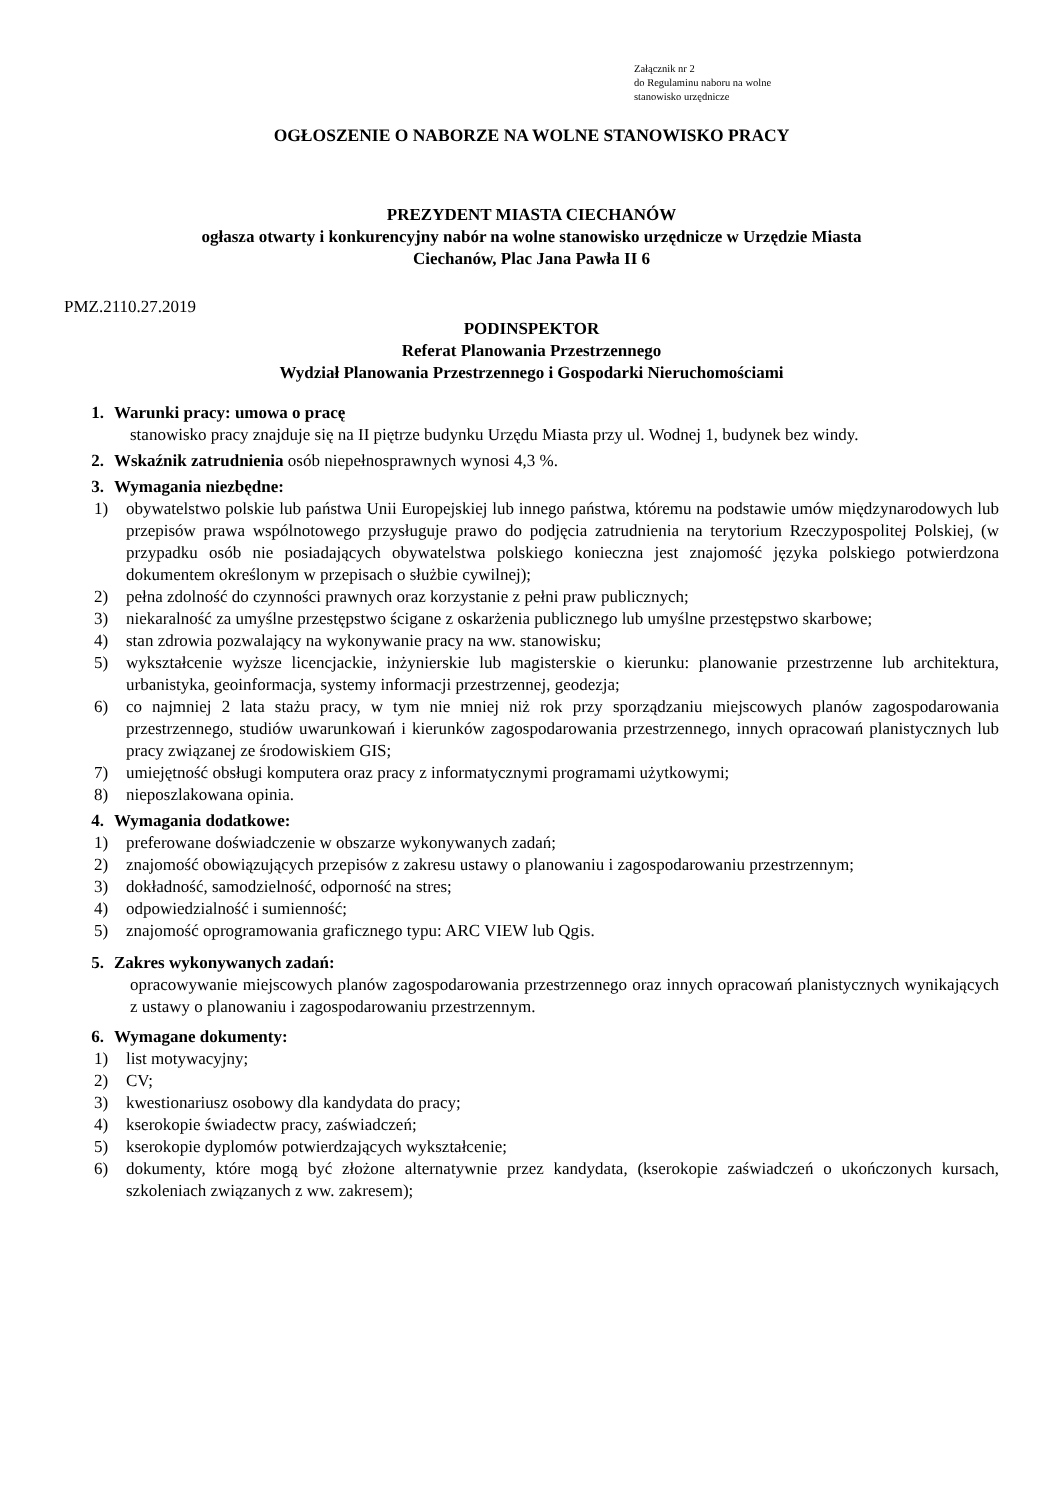Załącznik nr 2
do Regulaminu naboru na wolne
stanowisko urzędnicze
OGŁOSZENIE O NABORZE NA WOLNE STANOWISKO PRACY
PREZYDENT MIASTA CIECHANÓW
ogłasza otwarty i konkurencyjny nabór na wolne stanowisko urzędnicze w Urzędzie Miasta
Ciechanów, Plac Jana Pawła II 6
PMZ.2110.27.2019
PODINSPEKTOR
Referat Planowania Przestrzennego
Wydział Planowania Przestrzennego i Gospodarki Nieruchomościami
1. Warunki pracy: umowa o pracę
stanowisko pracy znajduje się na II piętrze budynku Urzędu Miasta przy ul. Wodnej 1, budynek bez windy.
2. Wskaźnik zatrudnienia osób niepełnosprawnych wynosi 4,3 %.
3. Wymagania niezbędne:
1) obywatelstwo polskie lub państwa Unii Europejskiej lub innego państwa, któremu na podstawie umów międzynarodowych lub przepisów prawa wspólnotowego przysługuje prawo do podjęcia zatrudnienia na terytorium Rzeczypospolitej Polskiej, (w przypadku osób nie posiadających obywatelstwa polskiego konieczna jest znajomość języka polskiego potwierdzona dokumentem określonym w przepisach o służbie cywilnej);
2) pełna zdolność do czynności prawnych oraz korzystanie z pełni praw publicznych;
3) niekaralność za umyślne przestępstwo ścigane z oskarżenia publicznego lub umyślne przestępstwo skarbowe;
4) stan zdrowia pozwalający na wykonywanie pracy na ww. stanowisku;
5) wykształcenie wyższe licencjackie, inżynierskie lub magisterskie o kierunku: planowanie przestrzenne lub architektura, urbanistyka, geoinformacja, systemy informacji przestrzennej, geodezja;
6) co najmniej 2 lata stażu pracy, w tym nie mniej niż rok przy sporządzaniu miejscowych planów zagospodarowania przestrzennego, studiów uwarunkowań i kierunków zagospodarowania przestrzennego, innych opracowań planistycznych lub pracy związanej ze środowiskiem GIS;
7) umiejętność obsługi komputera oraz pracy z informatycznymi programami użytkowymi;
8) nieposzlakowana opinia.
4. Wymagania dodatkowe:
1) preferowane doświadczenie w obszarze wykonywanych zadań;
2) znajomość obowiązujących przepisów z zakresu ustawy o planowaniu i zagospodarowaniu przestrzennym;
3) dokładność, samodzielność, odporność na stres;
4) odpowiedzialność i sumienność;
5) znajomość oprogramowania graficznego typu: ARC VIEW lub Qgis.
5. Zakres wykonywanych zadań:
opracowywanie miejscowych planów zagospodarowania przestrzennego oraz innych opracowań planistycznych wynikających z ustawy o planowaniu i zagospodarowaniu przestrzennym.
6. Wymagane dokumenty:
1) list motywacyjny;
2) CV;
3) kwestionariusz osobowy dla kandydata do pracy;
4) kserokopie świadectw pracy, zaświadczeń;
5) kserokopie dyplomów potwierdzających wykształcenie;
6) dokumenty, które mogą być złożone alternatywnie przez kandydata, (kserokopie zaświadczeń o ukończonych kursach, szkoleniach związanych z ww. zakresem);